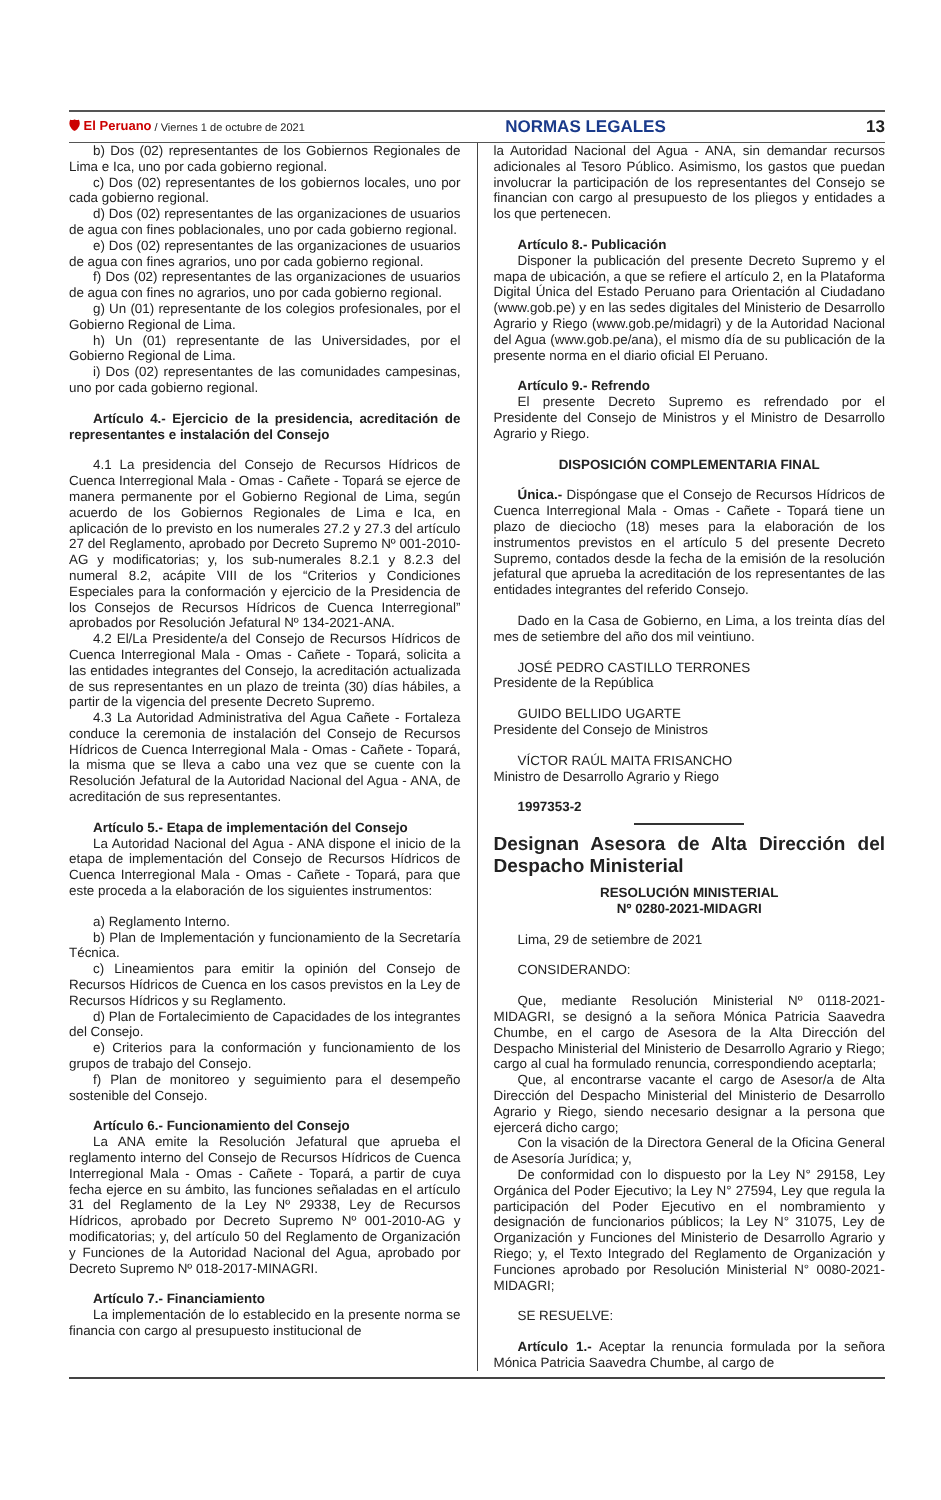🛡 El Peruano / Viernes 1 de octubre de 2021 NORMAS LEGALES 13
b) Dos (02) representantes de los Gobiernos Regionales de Lima e Ica, uno por cada gobierno regional.
c) Dos (02) representantes de los gobiernos locales, uno por cada gobierno regional.
d) Dos (02) representantes de las organizaciones de usuarios de agua con fines poblacionales, uno por cada gobierno regional.
e) Dos (02) representantes de las organizaciones de usuarios de agua con fines agrarios, uno por cada gobierno regional.
f) Dos (02) representantes de las organizaciones de usuarios de agua con fines no agrarios, uno por cada gobierno regional.
g) Un (01) representante de los colegios profesionales, por el Gobierno Regional de Lima.
h) Un (01) representante de las Universidades, por el Gobierno Regional de Lima.
i) Dos (02) representantes de las comunidades campesinas, uno por cada gobierno regional.
Artículo 4.- Ejercicio de la presidencia, acreditación de representantes e instalación del Consejo
4.1 La presidencia del Consejo de Recursos Hídricos de Cuenca Interregional Mala - Omas - Cañete - Topará se ejerce de manera permanente por el Gobierno Regional de Lima, según acuerdo de los Gobiernos Regionales de Lima e Ica, en aplicación de lo previsto en los numerales 27.2 y 27.3 del artículo 27 del Reglamento, aprobado por Decreto Supremo Nº 001-2010-AG y modificatorias; y, los sub-numerales 8.2.1 y 8.2.3 del numeral 8.2, acápite VIII de los “Criterios y Condiciones Especiales para la conformación y ejercicio de la Presidencia de los Consejos de Recursos Hídricos de Cuenca Interregional” aprobados por Resolución Jefatural Nº 134-2021-ANA.
4.2 El/La Presidente/a del Consejo de Recursos Hídricos de Cuenca Interregional Mala - Omas - Cañete - Topará, solicita a las entidades integrantes del Consejo, la acreditación actualizada de sus representantes en un plazo de treinta (30) días hábiles, a partir de la vigencia del presente Decreto Supremo.
4.3 La Autoridad Administrativa del Agua Cañete - Fortaleza conduce la ceremonia de instalación del Consejo de Recursos Hídricos de Cuenca Interregional Mala - Omas - Cañete - Topará, la misma que se lleva a cabo una vez que se cuente con la Resolución Jefatural de la Autoridad Nacional del Agua - ANA, de acreditación de sus representantes.
Artículo 5.- Etapa de implementación del Consejo
La Autoridad Nacional del Agua - ANA dispone el inicio de la etapa de implementación del Consejo de Recursos Hídricos de Cuenca Interregional Mala - Omas - Cañete - Topará, para que este proceda a la elaboración de los siguientes instrumentos:
a) Reglamento Interno.
b) Plan de Implementación y funcionamiento de la Secretaría Técnica.
c) Lineamientos para emitir la opinión del Consejo de Recursos Hídricos de Cuenca en los casos previstos en la Ley de Recursos Hídricos y su Reglamento.
d) Plan de Fortalecimiento de Capacidades de los integrantes del Consejo.
e) Criterios para la conformación y funcionamiento de los grupos de trabajo del Consejo.
f) Plan de monitoreo y seguimiento para el desempeño sostenible del Consejo.
Artículo 6.- Funcionamiento del Consejo
La ANA emite la Resolución Jefatural que aprueba el reglamento interno del Consejo de Recursos Hídricos de Cuenca Interregional Mala - Omas - Cañete - Topará, a partir de cuya fecha ejerce en su ámbito, las funciones señaladas en el artículo 31 del Reglamento de la Ley Nº 29338, Ley de Recursos Hídricos, aprobado por Decreto Supremo Nº 001-2010-AG y modificatorias; y, del artículo 50 del Reglamento de Organización y Funciones de la Autoridad Nacional del Agua, aprobado por Decreto Supremo Nº 018-2017-MINAGRI.
Artículo 7.- Financiamiento
La implementación de lo establecido en la presente norma se financia con cargo al presupuesto institucional de
la Autoridad Nacional del Agua - ANA, sin demandar recursos adicionales al Tesoro Público. Asimismo, los gastos que puedan involucrar la participación de los representantes del Consejo se financian con cargo al presupuesto de los pliegos y entidades a los que pertenecen.
Artículo 8.- Publicación
Disponer la publicación del presente Decreto Supremo y el mapa de ubicación, a que se refiere el artículo 2, en la Plataforma Digital Única del Estado Peruano para Orientación al Ciudadano (www.gob.pe) y en las sedes digitales del Ministerio de Desarrollo Agrario y Riego (www.gob.pe/midagri) y de la Autoridad Nacional del Agua (www.gob.pe/ana), el mismo día de su publicación de la presente norma en el diario oficial El Peruano.
Artículo 9.- Refrendo
El presente Decreto Supremo es refrendado por el Presidente del Consejo de Ministros y el Ministro de Desarrollo Agrario y Riego.
DISPOSICIÓN COMPLEMENTARIA FINAL
Única.- Dispóngase que el Consejo de Recursos Hídricos de Cuenca Interregional Mala - Omas - Cañete - Topará tiene un plazo de dieciocho (18) meses para la elaboración de los instrumentos previstos en el artículo 5 del presente Decreto Supremo, contados desde la fecha de la emisión de la resolución jefatural que aprueba la acreditación de los representantes de las entidades integrantes del referido Consejo.
Dado en la Casa de Gobierno, en Lima, a los treinta días del mes de setiembre del año dos mil veintiuno.
JOSÉ PEDRO CASTILLO TERRONES
Presidente de la República
GUIDO BELLIDO UGARTE
Presidente del Consejo de Ministros
VÍCTOR RAÚL MAITA FRISANCHO
Ministro de Desarrollo Agrario y Riego
1997353-2
Designan Asesora de Alta Dirección del Despacho Ministerial
RESOLUCIÓN MINISTERIAL
Nº 0280-2021-MIDAGRI
Lima, 29 de setiembre de 2021
CONSIDERANDO:
Que, mediante Resolución Ministerial Nº 0118-2021-MIDAGRI, se designó a la señora Mónica Patricia Saavedra Chumbe, en el cargo de Asesora de la Alta Dirección del Despacho Ministerial del Ministerio de Desarrollo Agrario y Riego; cargo al cual ha formulado renuncia, correspondiendo aceptarla;
Que, al encontrarse vacante el cargo de Asesor/a de Alta Dirección del Despacho Ministerial del Ministerio de Desarrollo Agrario y Riego, siendo necesario designar a la persona que ejercerá dicho cargo;
Con la visación de la Directora General de la Oficina General de Asesoría Jurídica; y,
De conformidad con lo dispuesto por la Ley N° 29158, Ley Orgánica del Poder Ejecutivo; la Ley N° 27594, Ley que regula la participación del Poder Ejecutivo en el nombramiento y designación de funcionarios públicos; la Ley N° 31075, Ley de Organización y Funciones del Ministerio de Desarrollo Agrario y Riego; y, el Texto Integrado del Reglamento de Organización y Funciones aprobado por Resolución Ministerial N° 0080-2021-MIDAGRI;
SE RESUELVE:
Artículo 1.- Aceptar la renuncia formulada por la señora Mónica Patricia Saavedra Chumbe, al cargo de